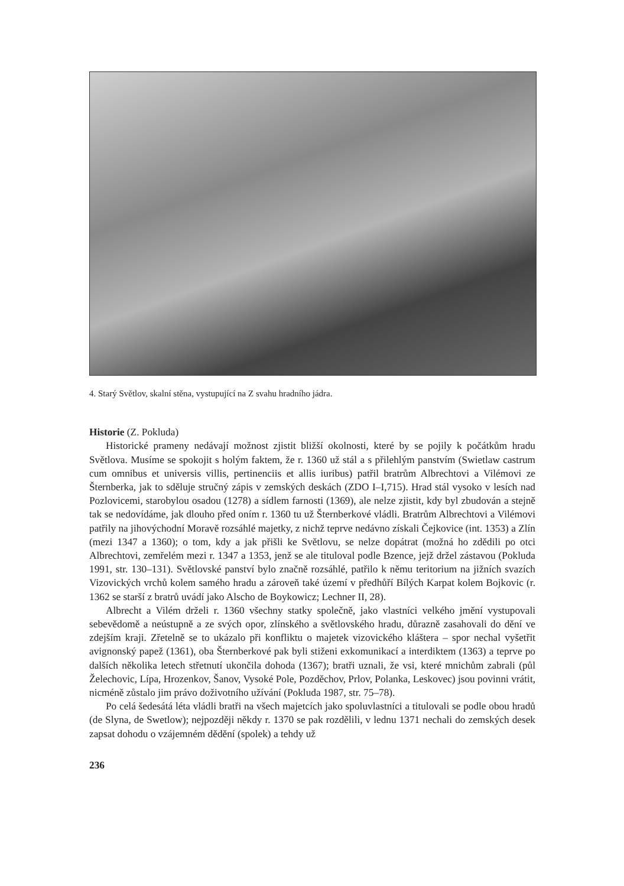4. Starý Světlov, skalní stěna, vystupující na Z svahu hradního jádra.
Historie (Z. Pokluda)
Historické prameny nedávají možnost zjistit bližší okolnosti, které by se pojily k počátkům hradu Světlova. Musíme se spokojit s holým faktem, že r. 1360 už stál a s přilehlým panstvím (Swietlaw castrum cum omnibus et universis villis, pertinenciis et allis iuribus) patřil bratrům Albrechtovi a Vilémovi ze Šternberka, jak to sděluje stručný zápis v zemských deskách (ZDO I–I,715). Hrad stál vysoko v lesích nad Pozlovicemi, starobylou osadou (1278) a sídlem farnosti (1369), ale nelze zjistit, kdy byl zbudován a stejně tak se nedovídáme, jak dlouho před oním r. 1360 tu už Šternberkové vládli. Bratrům Albrechtovi a Vilémovi patřily na jihovýchodní Moravě rozsáhlé majetky, z nichž teprve nedávno získali Čejkovice (int. 1353) a Zlín (mezi 1347 a 1360); o tom, kdy a jak přišli ke Světlovu, se nelze dopátrat (možná ho zdědili po otci Albrechtovi, zemřelém mezi r. 1347 a 1353, jenž se ale tituloval podle Bzence, jejž držel zástavou (Pokluda 1991, str. 130–131). Světlovské panství bylo značně rozsáhlé, patřilo k němu teritorium na jižních svazích Vizovických vrchů kolem samého hradu a zároveň také území v předhůří Bílých Karpat kolem Bojkovic (r. 1362 se starší z bratrů uvádí jako Alscho de Boykowicz; Lechner II, 28).
Albrecht a Vilém drželi r. 1360 všechny statky společně, jako vlastníci velkého jmění vystupovali sebevědomě a neústupně a ze svých opor, zlínského a světlovského hradu, důrazně zasahovali do dění ve zdejším kraji. Zřetelně se to ukázalo při konfliktu o majetek vizovického kláštera – spor nechal vyšetřit avignonský papež (1361), oba Šternberkové pak byli stiženi exkomunikací a interdiktem (1363) a teprve po dalších několika letech střetnutí ukončila dohoda (1367); bratři uznali, že vsi, které mnichům zabrali (půl Želechovic, Lípa, Hrozenkov, Šanov, Vysoké Pole, Pozděchov, Prlov, Polanka, Leskovec) jsou povinni vrátit, nicméně zůstalo jim právo doživotního užívání (Pokluda 1987, str. 75–78).
Po celá šedesátá léta vládli bratři na všech majetcích jako spoluvlastníci a titulovali se podle obou hradů (de Slyna, de Swetlow); nejpozději někdy r. 1370 se pak rozdělili, v lednu 1371 nechali do zemských desek zapsat dohodu o vzájemném dědění (spolek) a tehdy už
236